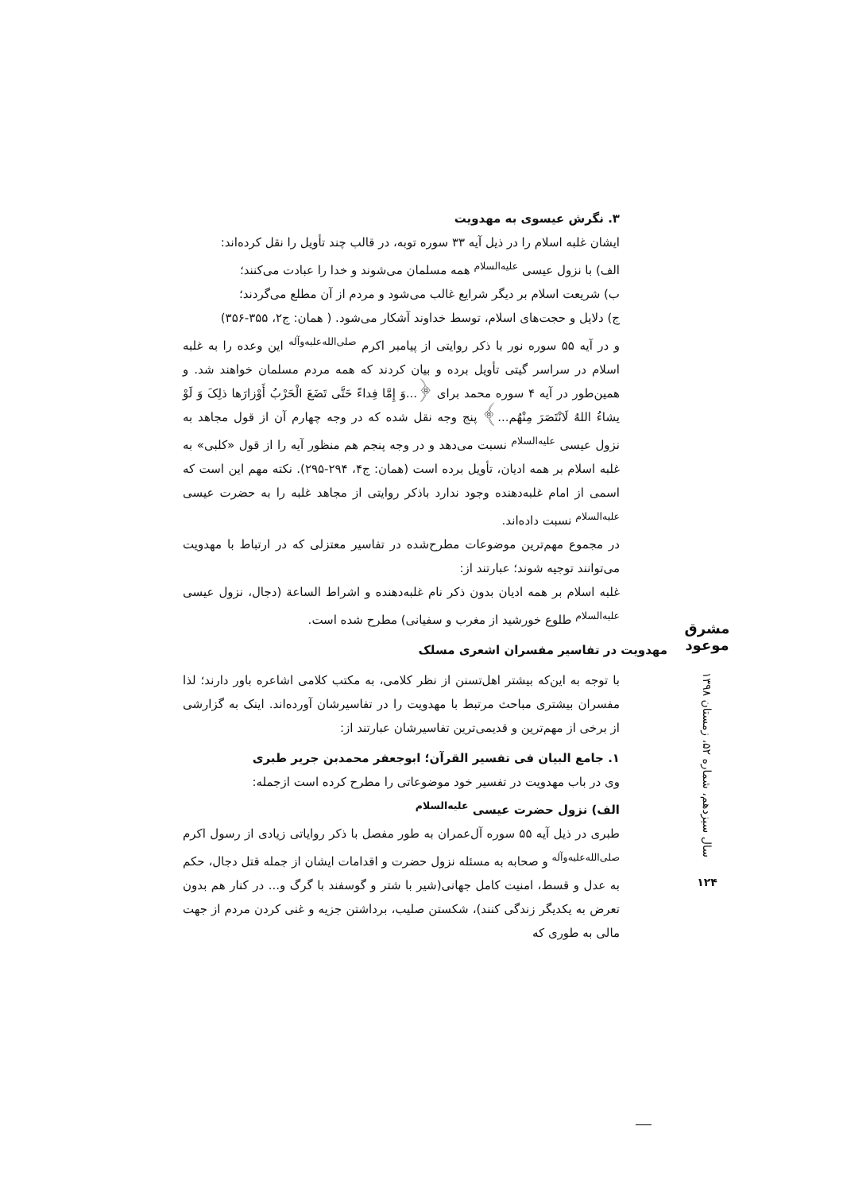۳. نگرش عیسوی به مهدویت
ایشان غلبه اسلام را در ذیل آیه ۳۳ سوره توبه، در قالب چند تأویل را نقل کرده‌اند:
الف) با نزول عیسی <sup>علیه‌السلام</sup> همه مسلمان می‌شوند و خدا را عبادت می‌کنند؛
ب) شریعت اسلام بر دیگر شرایع غالب می‌شود و مردم از آن مطلع می‌گردند؛
ج) دلایل و حجت‌های اسلام، توسط خداوند آشکار می‌شود. ( همان: ج۲، ۳۵۵-۳۵۶)
و در آیه ۵۵ سوره نور با ذکر روایتی از پیامبر اکرم <sup>صلی‌الله‌علیه‌وآله</sup> این وعده را به غلبه اسلام در سراسر گیتی تأویل برده و بیان کردند که همه مردم مسلمان خواهند شد. و همین‌طور در آیه ۴ سوره محمد برای ﴿...وَ إِمَّا فِداءً حَتَّی تَضَعَ الْحَرْبُ أَوْزارَها ذلِکَ وَ لَوْ یشاءُ اللهُ لَانْتَصَرَ مِنْهُم...﴾ پنج وجه نقل شده که در وجه چهارم آن از قول مجاهد به نزول عیسی <sup>علیه‌السلام</sup> نسبت می‌دهد و در وجه پنجم هم منظور آیه را از قول «کلبی» به غلبه اسلام بر همه ادیان، تأویل برده است (همان: ج۴، ۲۹۴-۲۹۵). نکته مهم این است که اسمی از امام غلبه‌دهنده وجود ندارد باذکر روایتی از مجاهد غلبه را به حضرت عیسی <sup>علیه‌السلام</sup> نسبت داده‌اند.
در مجموع مهم‌ترین موضوعات مطرح‌شده در تفاسیر معتزلی که در ارتباط با مهدویت می‌توانند توجیه شوند؛ عبارتند از:
غلبه اسلام بر همه ادیان بدون ذکر نام غلبه‌دهنده و اشراط الساعة (دجال، نزول عیسی <sup>علیه‌السلام</sup> طلوع خورشید از مغرب و سفیانی) مطرح شده است.
مهدویت در تفاسیر مفسران اشعری مسلک
با توجه به این‌که بیشتر اهل‌تسنن از نظر کلامی، به مکتب کلامی اشاعره باور دارند؛ لذا مفسران بیشتری مباحث مرتبط با مهدویت را در تفاسیرشان آورده‌اند. اینک به گزارشی از برخی از مهم‌ترین و قدیمی‌ترین تفاسیرشان عبارتند از:
۱. جامع البیان فی تفسیر القرآن؛ ابوجعفر محمدبن جریر طبری
وی در باب مهدویت در تفسیر خود موضوعاتی را مطرح کرده است ازجمله:
الف) نزول حضرت عیسی <sup>علیه‌السلام</sup>
طبری در ذیل آیه ۵۵ سوره آل‌عمران به طور مفصل با ذکر روایاتی زیادی از رسول اکرم <sup>صلی‌الله‌علیه‌وآله</sup> و صحابه به مسئله نزول حضرت و اقدامات ایشان از جمله قتل دجال، حکم به عدل و قسط، امنیت کامل جهانی(شیر با شتر و گوسفند با گرگ و... در کنار هم بدون تعرض به یکدیگر زندگی کنند)، شکستن صلیب، برداشتن جزیه و غنی کردن مردم از جهت مالی به طوری که
مشرق موعود
سال سیزدهم، شماره ۵۲، زمستان ۱۳۹۸
۱۲۴